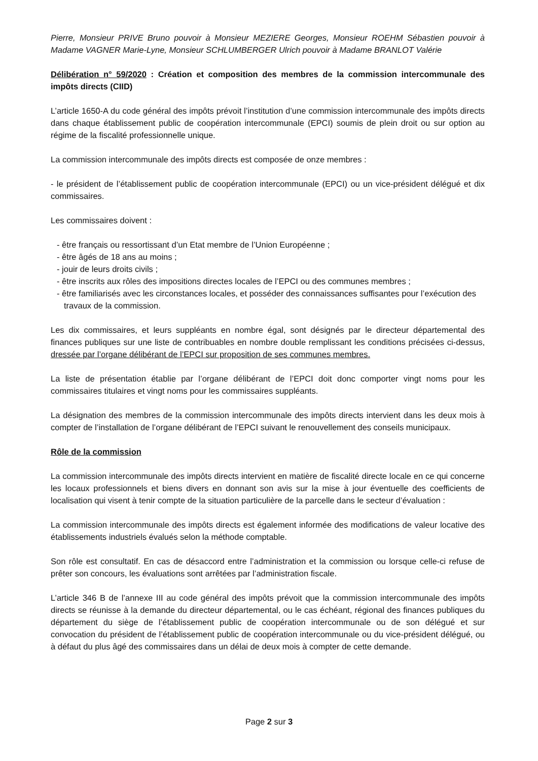Pierre, Monsieur PRIVE Bruno pouvoir à Monsieur MEZIERE Georges, Monsieur ROEHM Sébastien pouvoir à Madame VAGNER Marie-Lyne, Monsieur SCHLUMBERGER Ulrich pouvoir à Madame BRANLOT Valérie
Délibération n° 59/2020 : Création et composition des membres de la commission intercommunale des impôts directs (CIID)
L’article 1650-A du code général des impôts prévoit l’institution d’une commission intercommunale des impôts directs dans chaque établissement public de coopération intercommunale (EPCI) soumis de plein droit ou sur option au régime de la fiscalité professionnelle unique.
La commission intercommunale des impôts directs est composée de onze membres :
- le président de l’établissement public de coopération intercommunale (EPCI) ou un vice-président délégué et dix commissaires.
Les commissaires doivent :
- être français ou ressortissant d’un Etat membre de l’Union Européenne ;
- être âgés de 18 ans au moins ;
- jouir de leurs droits civils ;
- être inscrits aux rôles des impositions directes locales de l’EPCI ou des communes membres ;
- être familiarisés avec les circonstances locales, et posséder des connaissances suffisantes pour l’exécution des travaux de la commission.
Les dix commissaires, et leurs suppléants en nombre égal, sont désignés par le directeur départemental des finances publiques sur une liste de contribuables en nombre double remplissant les conditions précisées ci-dessus, dressée par l’organe délibérant de l’EPCI sur proposition de ses communes membres.
La liste de présentation établie par l’organe délibérant de l’EPCI doit donc comporter vingt noms pour les commissaires titulaires et vingt noms pour les commissaires suppléants.
La désignation des membres de la commission intercommunale des impôts directs intervient dans les deux mois à compter de l’installation de l’organe délibérant de l’EPCI suivant le renouvellement des conseils municipaux.
Rôle de la commission
La commission intercommunale des impôts directs intervient en matière de fiscalité directe locale en ce qui concerne les locaux professionnels et biens divers en donnant son avis sur la mise à jour éventuelle des coefficients de localisation qui visent à tenir compte de la situation particulière de la parcelle dans le secteur d’évaluation :
La commission intercommunale des impôts directs est également informée des modifications de valeur locative des établissements industriels évalués selon la méthode comptable.
Son rôle est consultatif. En cas de désaccord entre l’administration et la commission ou lorsque celle-ci refuse de prêter son concours, les évaluations sont arrêtées par l’administration fiscale.
L’article 346 B de l’annexe III au code général des impôts prévoit que la commission intercommunale des impôts directs se réunisse à la demande du directeur départemental, ou le cas échéant, régional des finances publiques du département du siège de l’établissement public de coopération intercommunale ou de son délégué et sur convocation du président de l’établissement public de coopération intercommunale ou du vice-président délégué, ou à défaut du plus âgé des commissaires dans un délai de deux mois à compter de cette demande.
Page 2 sur 3